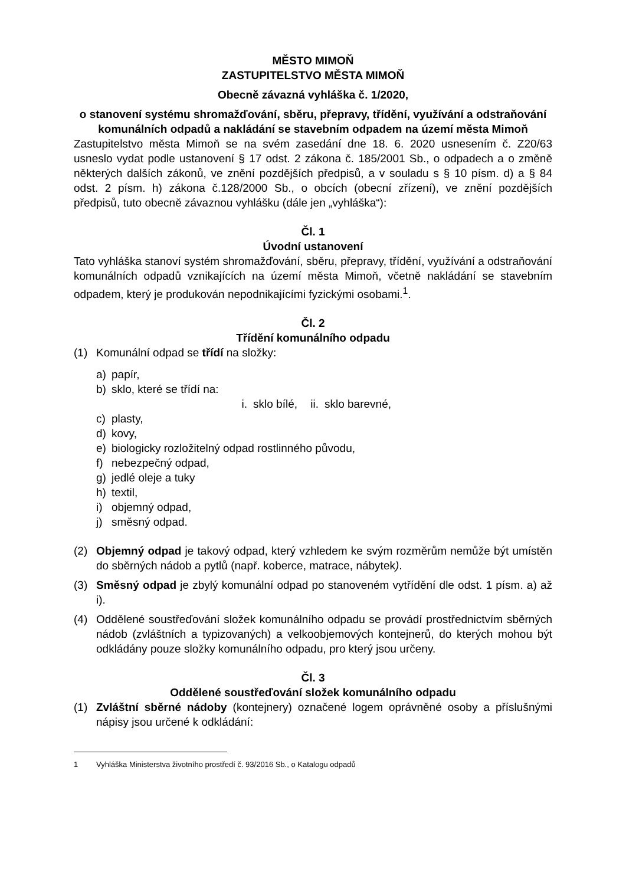MĚSTO MIMOŇ
ZASTUPITELSTVO MĚSTA MIMOŇ
Obecně závazná vyhláška č. 1/2020,
o stanovení systému shromažďování, sběru, přepravy, třídění, využívání a odstraňování komunálních odpadů a nakládání se stavebním odpadem na území města Mimoň
Zastupitelstvo města Mimoň se na svém zasedání dne 18. 6. 2020 usnesením č. Z20/63 usneslo vydat podle ustanovení § 17 odst. 2 zákona č. 185/2001 Sb., o odpadech a o změně některých dalších zákonů, ve znění pozdějších předpisů, a v souladu s § 10 písm. d) a § 84 odst. 2 písm. h) zákona č.128/2000 Sb., o obcích (obecní zřízení), ve znění pozdějších předpisů, tuto obecně závaznou vyhlášku (dále jen „vyhláška“):
Čl. 1
Úvodní ustanovení
Tato vyhláška stanoví systém shromažďování, sběru, přepravy, třídění, využívání a odstraňování komunálních odpadů vznikajících na území města Mimoň, včetně nakládání se stavebním odpadem, který je produkován nepodnikajícími fyzickými osobami.<sup>1</sup>.
Čl. 2
Třídění komunálního odpadu
(1) Komunální odpad se třídí na složky:
a) papír,
b) sklo, které se třídí na:
i. sklo bílé, ii. sklo barevné,
c) plasty,
d) kovy,
e) biologicky rozložitelný odpad rostlinného původu,
f) nebezpečný odpad,
g) jedlé oleje a tuky
h) textil,
i) objemný odpad,
j) směsný odpad.
(2) Objemný odpad je takový odpad, který vzhledem ke svým rozměrům nemůže být umístěn do sběrných nádob a pytlů (např. koberce, matrace, nábytek).
(3) Směsný odpad je zbylý komunální odpad po stanoveném vytřídění dle odst. 1 písm. a) až i).
(4) Oddělené soustřeďování složek komunálního odpadu se provádí prostřednictvím sběrných nádob (zvláštních a typizovaných) a velkoobjemových kontejnerů, do kterých mohou být odkládány pouze složky komunálního odpadu, pro který jsou určeny.
Čl. 3
Oddělené soustřeďování složek komunálního odpadu
(1) Zvláštní sběrné nádoby (kontejnery) označené logem oprávněné osoby a příslušnými nápisy jsou určené k odkládání:
1 Vyhláška Ministerstva životního prostředí č. 93/2016 Sb., o Katalogu odpadů